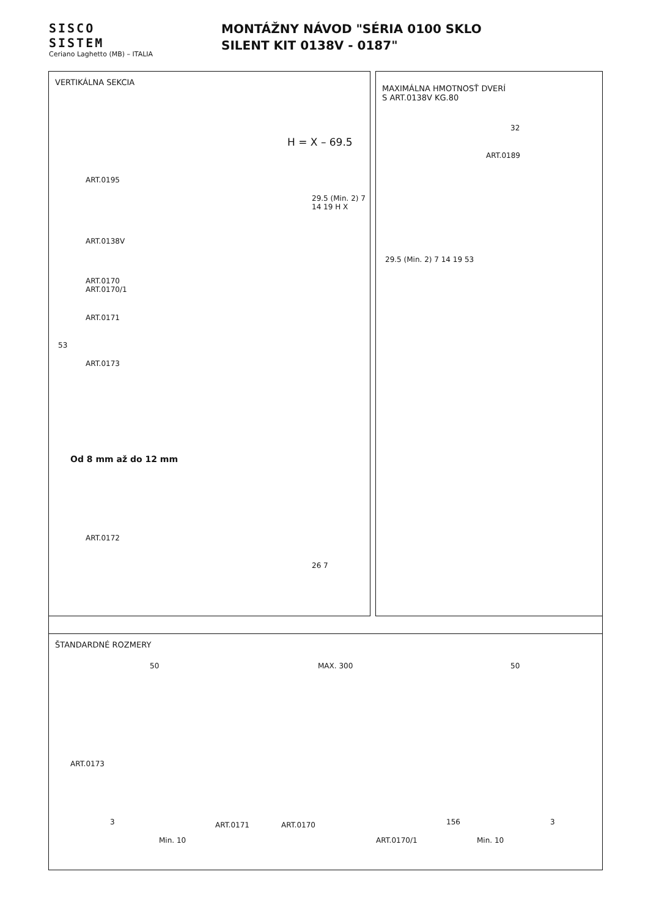SISCO
SISTEM
Ceriano Laghetto (MB) – ITALIA
MONTÁŽNY NÁVOD "SÉRIA 0100 SKLO
SILENT KIT 0138V - 0187"
VERTIKÁLNA SEKCIA
H = X – 69.5
ART.0195
ART.0138V
ART.0170
ART.0170/1
ART.0171
ART.0173
53
29.5 (Min. 2) 7 14 19 H X
Od 8 mm až do 12 mm
ART.0172
26 7
MAXIMÁLNA HMOTNOSŤ DVERÍ
S ART.0138V KG.80
32
ART.0189
29.5 (Min. 2) 7 14 19 53
ŠTANDARDNÉ ROZMERY
50 MAX. 300 50
ART.0173
3 ART.0171 ART.0170
Min. 10 ART.0170/1
156 3
Min. 10